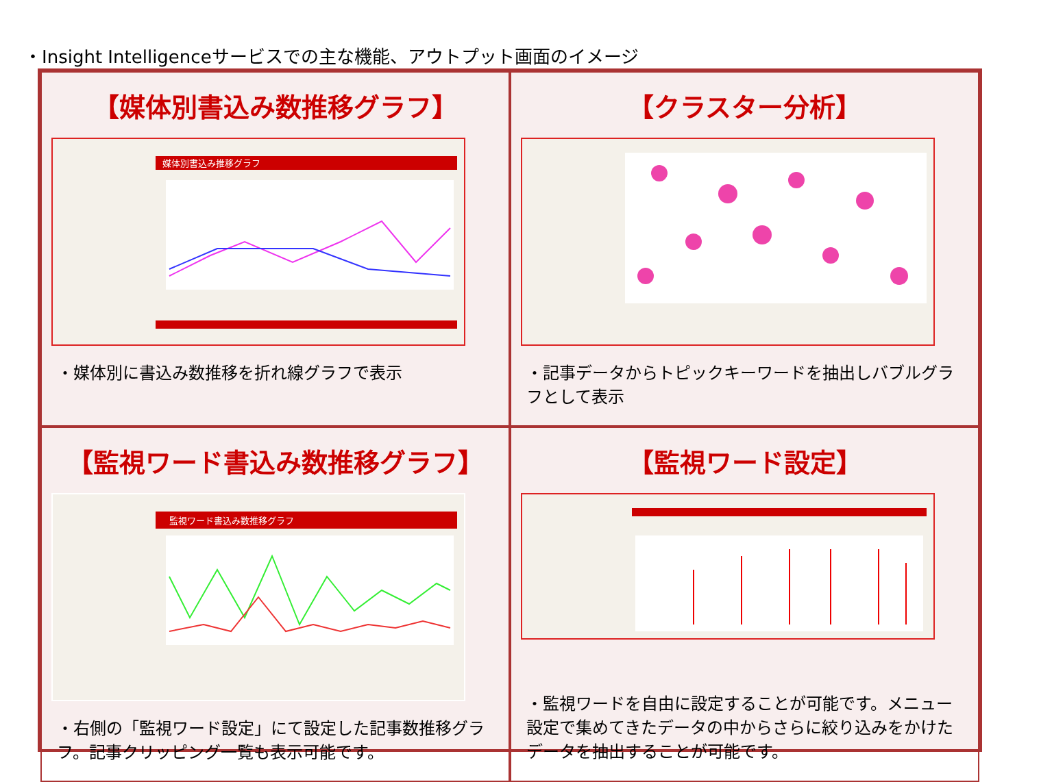・Insight Intelligenceサービスでの主な機能、アウトプット画面のイメージ
【媒体別書込み数推移グラフ】
媒体別書込み推移グラフ
・媒体別に書込み数推移を折れ線グラフで表示
【クラスター分析】
・記事データからトピックキーワードを抽出しバブルグラフとして表示
【監視ワード書込み数推移グラフ】
監視ワード書込み数推移グラフ
・右側の「監視ワード設定」にて設定した記事数推移グラフ。記事クリッピング一覧も表示可能です。
【監視ワード設定】
・監視ワードを自由に設定することが可能です。メニュー設定で集めてきたデータの中からさらに絞り込みをかけたデータを抽出することが可能です。